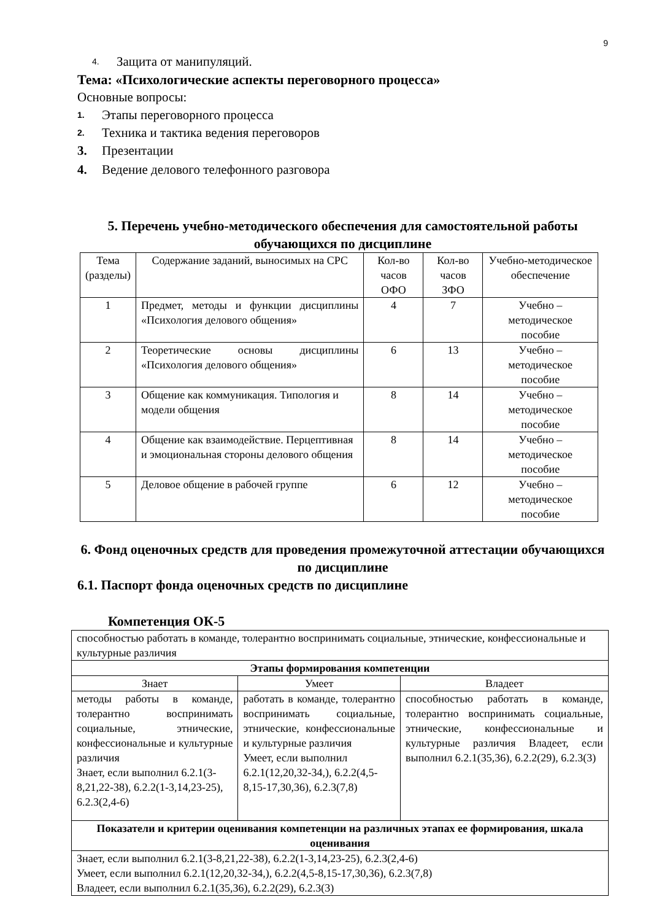9
4. Защита от манипуляций.
Тема: «Психологические аспекты переговорного процесса»
Основные вопросы:
1. Этапы переговорного процесса
2. Техника и тактика ведения переговоров
3. Презентации
4. Ведение делового телефонного разговора
5. Перечень учебно-методического обеспечения для самостоятельной работы обучающихся по дисциплине
| Тема (разделы) | Содержание заданий, выносимых на СРС | Кол-во часов ОФО | Кол-во часов ЗФО | Учебно-методическое обеспечение |
| --- | --- | --- | --- | --- |
| 1 | Предмет, методы и функции дисциплины «Психология делового общения» | 4 | 7 | Учебно – методическое пособие |
| 2 | Теоретические основы дисциплины «Психология делового общения» | 6 | 13 | Учебно – методическое пособие |
| 3 | Общение как коммуникация. Типология и модели общения | 8 | 14 | Учебно – методическое пособие |
| 4 | Общение как взаимодействие. Перцептивная и эмоциональная стороны делового общения | 8 | 14 | Учебно – методическое пособие |
| 5 | Деловое общение в рабочей группе | 6 | 12 | Учебно – методическое пособие |
6. Фонд оценочных средств для проведения промежуточной аттестации обучающихся по дисциплине
6.1. Паспорт фонда оценочных средств по дисциплине
Компетенция ОК-5
| способностью работать в команде, толерантно воспринимать социальные, этнические, конфессиональные и культурные различия | | |
| Этапы формирования компетенции | | |
| Знает | Умеет | Владеет |
| методы работы в команде, толерантно воспринимать социальные, этнические, конфессиональные и культурные различия Знает, если выполнил 6.2.1(3-8,21,22-38), 6.2.2(1-3,14,23-25), 6.2.3(2,4-6) | работать в команде, толерантно воспринимать социальные, этнические, конфессиональные и культурные различия Умеет, если выполнил 6.2.1(12,20,32-34,), 6.2.2(4,5-8,15-17,30,36), 6.2.3(7,8) | способностью работать в команде, толерантно воспринимать социальные, этнические, конфессиональные и культурные различия Владеет, если выполнил 6.2.1(35,36), 6.2.2(29), 6.2.3(3) |
| Показатели и критерии оценивания компетенции на различных этапах ее формирования, шкала оценивания | | |
| Знает, если выполнил 6.2.1(3-8,21,22-38), 6.2.2(1-3,14,23-25), 6.2.3(2,4-6) Умеет, если выполнил 6.2.1(12,20,32-34,), 6.2.2(4,5-8,15-17,30,36), 6.2.3(7,8) Владеет, если выполнил 6.2.1(35,36), 6.2.2(29), 6.2.3(3) | | |